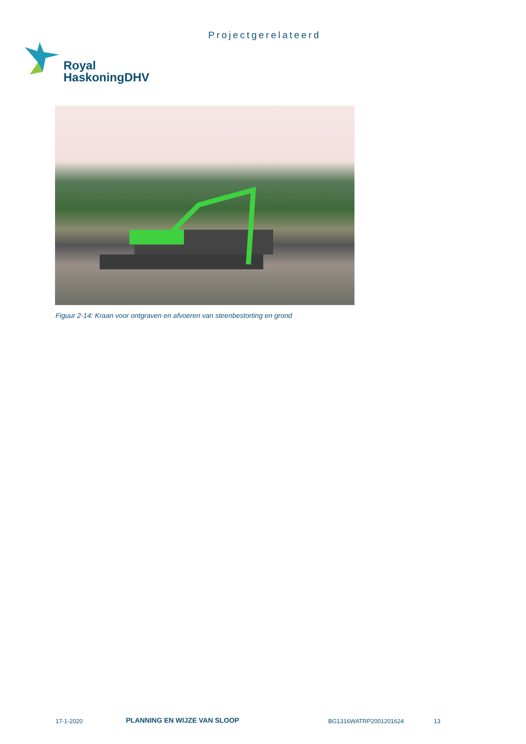Projectgerelateerd
Royal
HaskoningDHV
Figuur 2-14: Kraan voor ontgraven en afvoeren van steenbestorting en grond
17-1-2020 PLANNING EN WIJZE VAN SLOOP BG1316WATRP2001201624 13